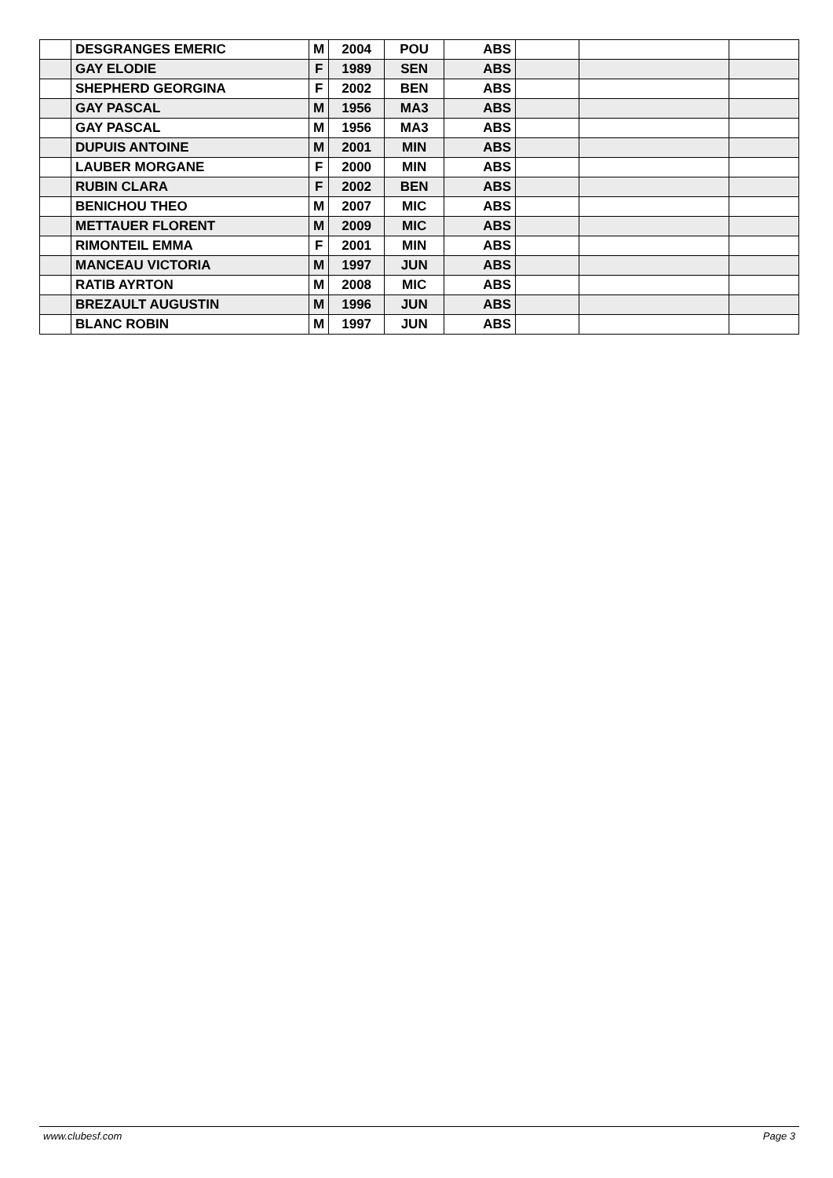| | DESGRANGES EMERIC | M | 2004 | POU | ABS | | | |
| | GAY ELODIE | F | 1989 | SEN | ABS | | | |
| | SHEPHERD GEORGINA | F | 2002 | BEN | ABS | | | |
| | GAY PASCAL | M | 1956 | MA3 | ABS | | | |
| | GAY PASCAL | M | 1956 | MA3 | ABS | | | |
| | DUPUIS ANTOINE | M | 2001 | MIN | ABS | | | |
| | LAUBER MORGANE | F | 2000 | MIN | ABS | | | |
| | RUBIN CLARA | F | 2002 | BEN | ABS | | | |
| | BENICHOU THEO | M | 2007 | MIC | ABS | | | |
| | METTAUER FLORENT | M | 2009 | MIC | ABS | | | |
| | RIMONTEIL EMMA | F | 2001 | MIN | ABS | | | |
| | MANCEAU VICTORIA | M | 1997 | JUN | ABS | | | |
| | RATIB AYRTON | M | 2008 | MIC | ABS | | | |
| | BREZAULT AUGUSTIN | M | 1996 | JUN | ABS | | | |
| | BLANC ROBIN | M | 1997 | JUN | ABS | | | |
www.clubesf.com Page 3